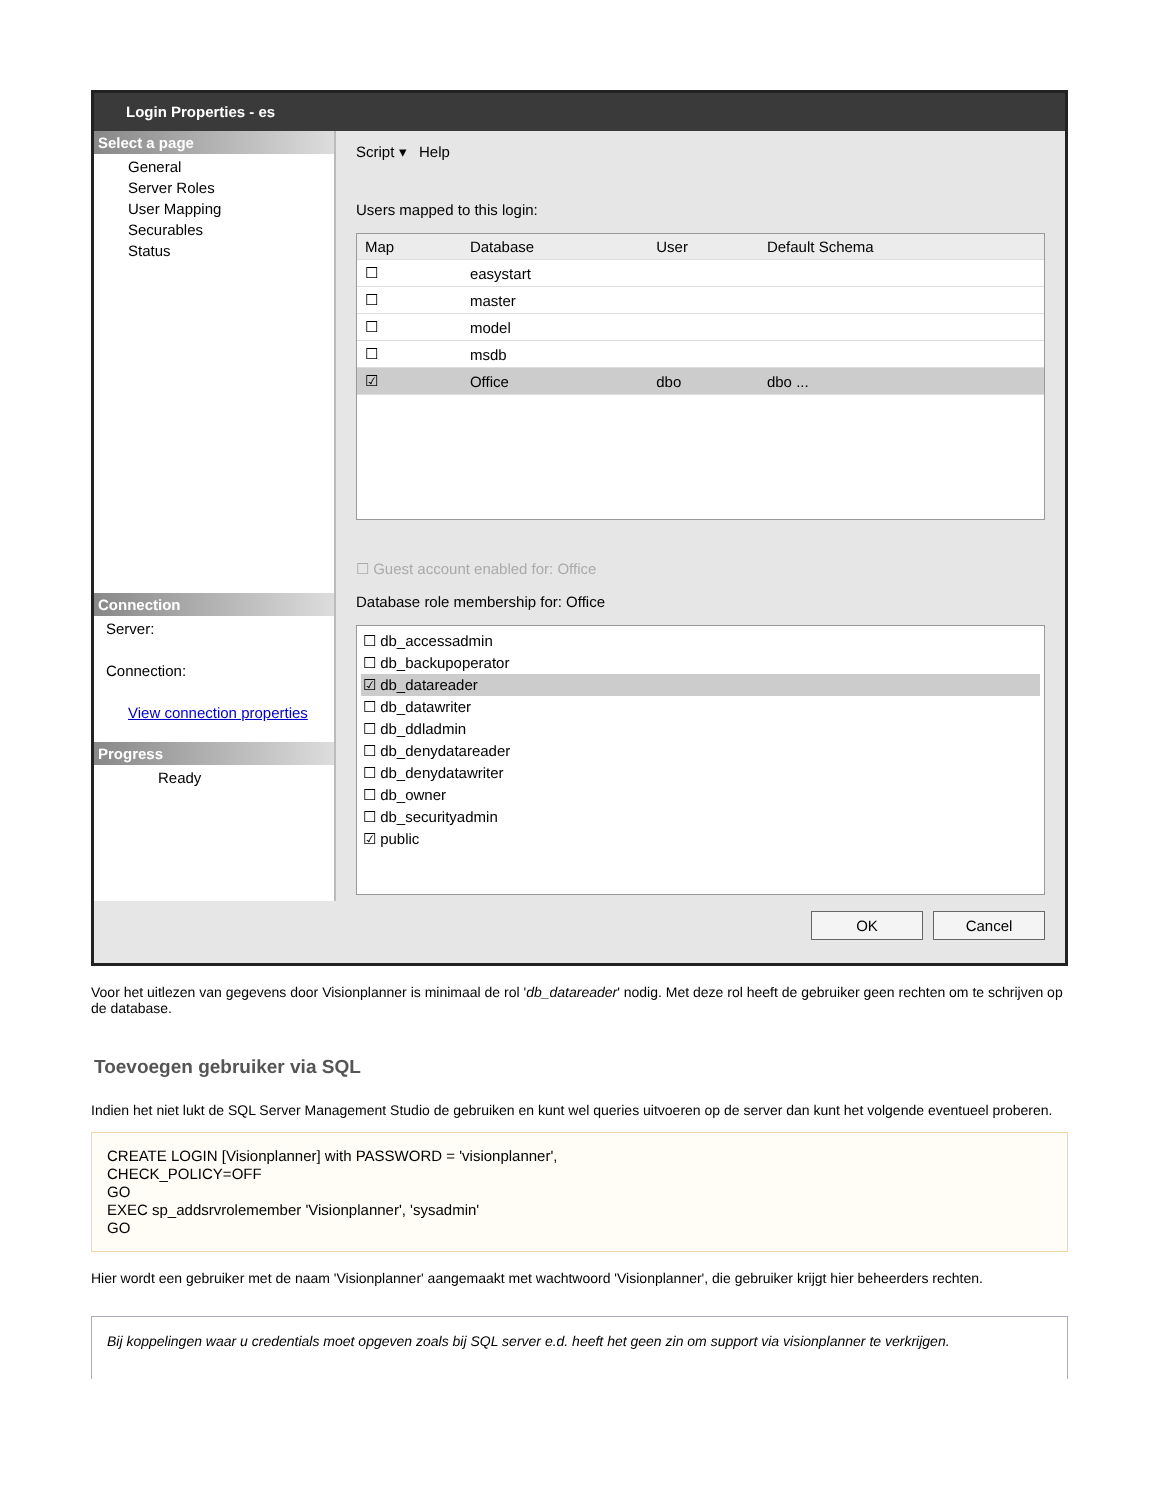Login Properties - es
Select a page
General
Server Roles
User Mapping
Securables
Status
Connection
Server:
Connection:
View connection properties
Progress
Ready
Script ▾ Help
Users mapped to this login:
| Map | Database | User | Default Schema |
| --- | --- | --- | --- |
| ☐ | easystart | | |
| ☐ | master | | |
| ☐ | model | | |
| ☐ | msdb | | |
| ☑ | Office | dbo | dbo ... |
☐ Guest account enabled for: Office
Database role membership for: Office
☐ db_accessadmin
☐ db_backupoperator
☑ db_datareader
☐ db_datawriter
☐ db_ddladmin
☐ db_denydatareader
☐ db_denydatawriter
☐ db_owner
☐ db_securityadmin
☑ public
OK Cancel
Voor het uitlezen van gegevens door Visionplanner is minimaal de rol 'db_datareader' nodig. Met deze rol heeft de gebruiker geen rechten om te schrijven op de database.
Toevoegen gebruiker via SQL
Indien het niet lukt de SQL Server Management Studio de gebruiken en kunt wel queries uitvoeren op de server dan kunt het volgende eventueel proberen.
CREATE LOGIN [Visionplanner] with PASSWORD = 'visionplanner',
CHECK_POLICY=OFF
GO
EXEC sp_addsrvrolemember 'Visionplanner', 'sysadmin'
GO
Hier wordt een gebruiker met de naam 'Visionplanner' aangemaakt met wachtwoord 'Visionplanner', die gebruiker krijgt hier beheerders rechten.
Bij koppelingen waar u credentials moet opgeven zoals bij SQL server e.d. heeft het geen zin om support via visionplanner te verkrijgen.